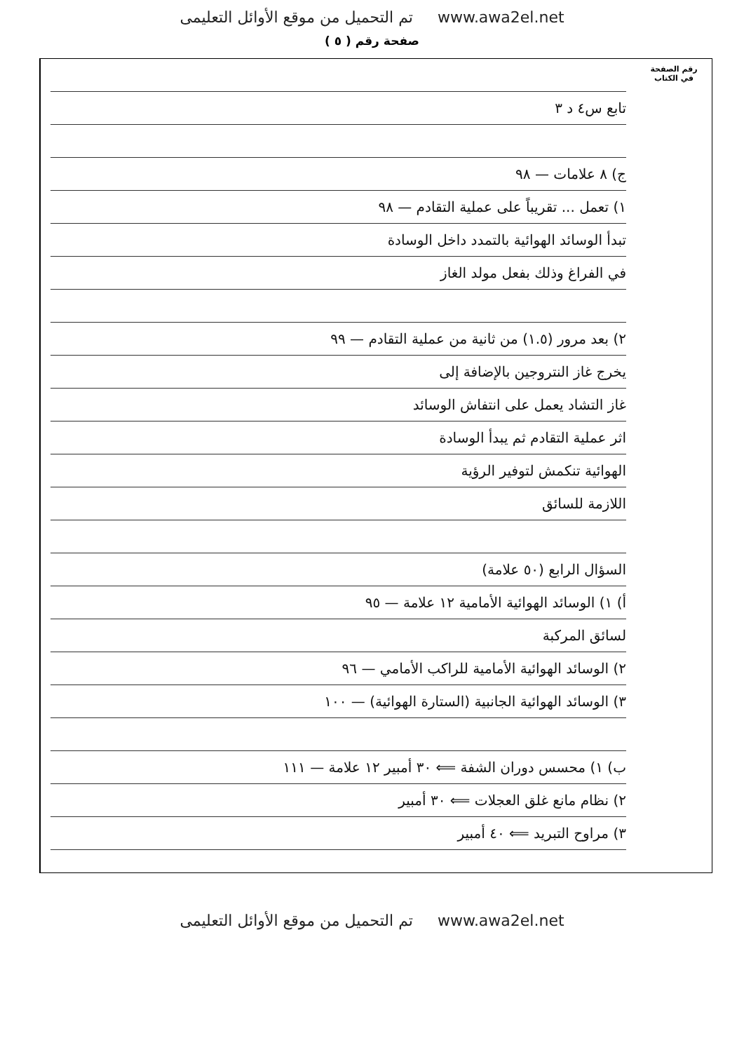تم التحميل من موقع الأوائل التعليمى www.awa2el.net
صفحة رقم ( ٥ )
رقم الصفحة
في الكتاب
تابع س٤ د ٣
ج) ٨ علامات — ٩٨
١) تعمل ... تقريباً على عملية التقادم — ٩٨
تبدأ الوسائد الهوائية بالتمدد داخل الوسادة
في الفراغ وذلك بفعل مولد الغاز
٢) بعد مرور (١.٥) من ثانية من عملية التقادم — ٩٩
يخرج غاز النتروجين بالإضافة إلى
غاز التشاد يعمل على انتفاش الوسائد
اثر عملية التقادم ثم يبدأ الوسادة
الهوائية تنكمش لتوفير الرؤية
اللازمة للسائق
السؤال الرابع (٥٠ علامة)
أ) ١) الوسائد الهوائية الأمامية ١٢ علامة — ٩٥
لسائق المركبة
٢) الوسائد الهوائية الأمامية للراكب الأمامي — ٩٦
٣) الوسائد الهوائية الجانبية (الستارة الهوائية) — ١٠٠
ب) ١) محسس دوران الشفة ⟸ ٣٠ أمبير ١٢ علامة — ١١١
٢) نظام مانع غلق العجلات ⟸ ٣٠ أمبير
٣) مراوح التبريد ⟸ ٤٠ أمبير
تم التحميل من موقع الأوائل التعليمى www.awa2el.net